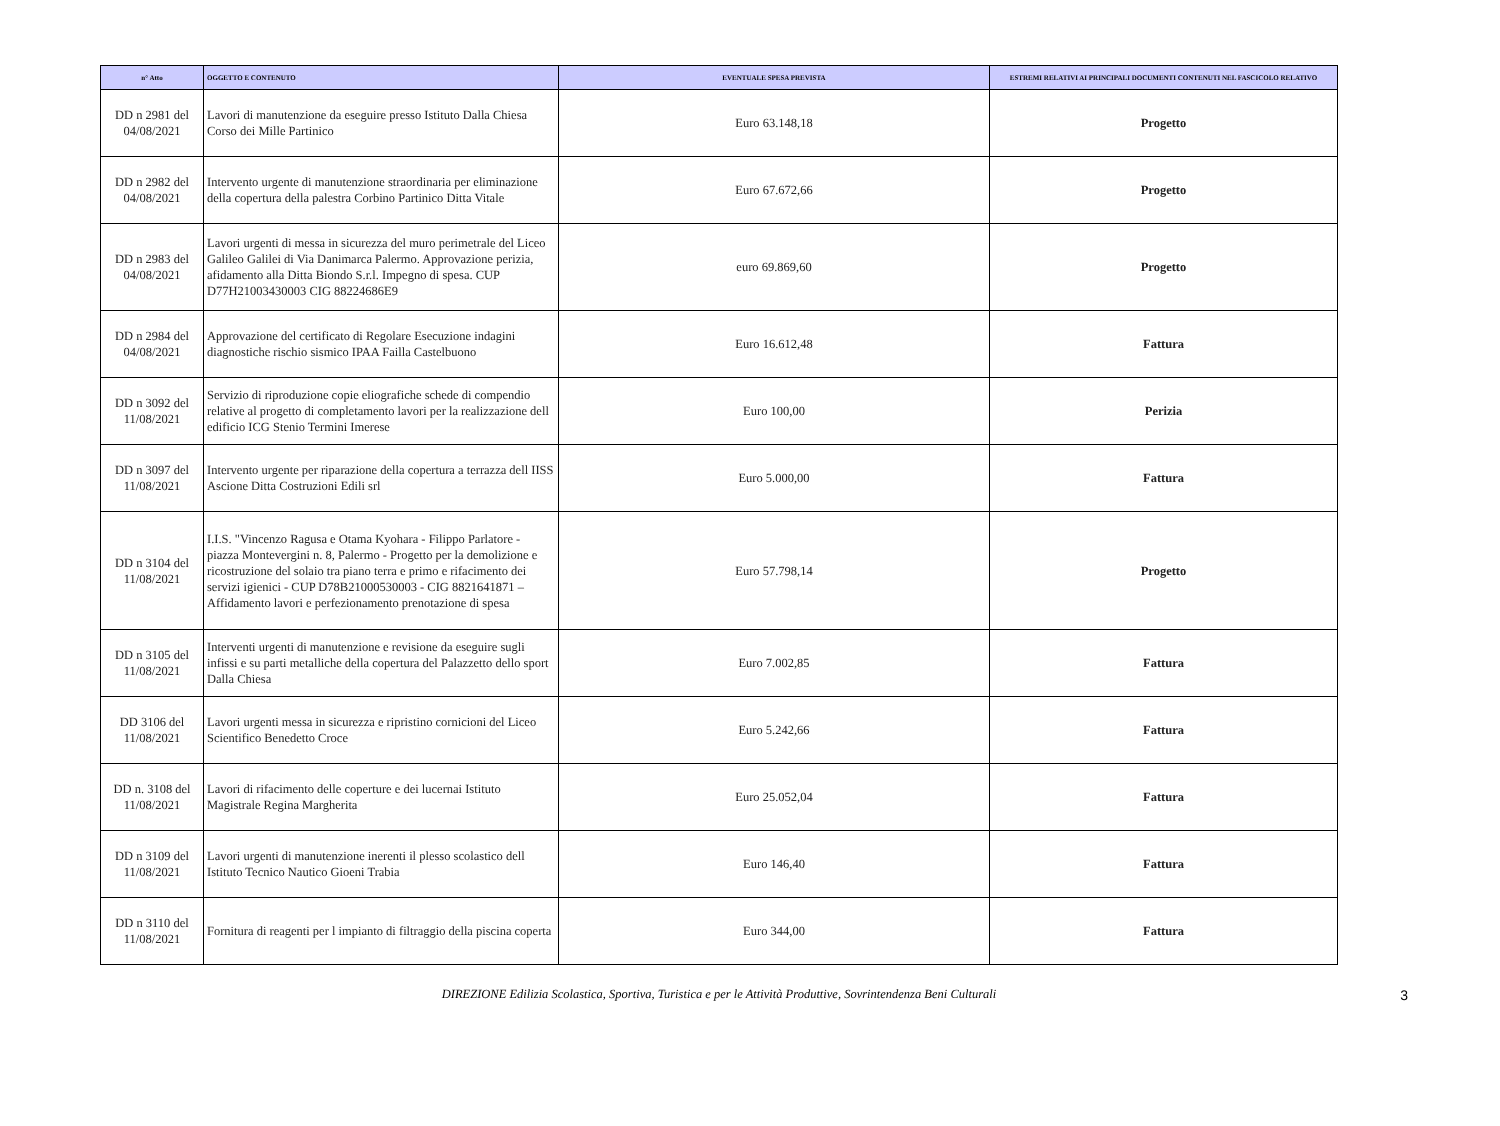| n° Atto | OGGETTO E CONTENUTO | EVENTUALE SPESA PREVISTA | ESTREMI RELATIVI AI PRINCIPALI DOCUMENTI CONTENUTI NEL FASCICOLO RELATIVO |
| --- | --- | --- | --- |
| DD n 2981 del 04/08/2021 | Lavori di manutenzione da eseguire presso Istituto Dalla Chiesa Corso dei Mille Partinico | Euro 63.148,18 | Progetto |
| DD n 2982 del 04/08/2021 | Intervento urgente di manutenzione straordinaria per eliminazione della copertura della palestra Corbino Partinico Ditta Vitale | Euro 67.672,66 | Progetto |
| DD n 2983 del 04/08/2021 | Lavori urgenti di messa in sicurezza del muro perimetrale del Liceo Galileo Galilei di Via Danimarca Palermo. Approvazione perizia, afidamento alla Ditta Biondo S.r.l. Impegno di spesa. CUP D77H21003430003 CIG 88224686E9 | euro 69.869,60 | Progetto |
| DD n 2984 del 04/08/2021 | Approvazione del certificato di Regolare Esecuzione indagini diagnostiche rischio sismico IPAA Failla Castelbuono | Euro 16.612,48 | Fattura |
| DD n 3092 del 11/08/2021 | Servizio di riproduzione copie eliografiche schede di compendio relative al progetto di completamento lavori per la realizzazione dell edificio ICG Stenio Termini Imerese | Euro 100,00 | Perizia |
| DD n 3097 del 11/08/2021 | Intervento urgente per riparazione della copertura a terrazza dell IISS Ascione Ditta Costruzioni Edili srl | Euro 5.000,00 | Fattura |
| DD n 3104 del 11/08/2021 | I.I.S. "Vincenzo Ragusa e Otama Kyohara - Filippo Parlatore - piazza Montevergini n. 8, Palermo - Progetto per la demolizione e ricostruzione del solaio tra piano terra e primo e rifacimento dei servizi igienici - CUP D78B21000530003 - CIG 8821641871 – Affidamento lavori e perfezionamento prenotazione di spesa | Euro 57.798,14 | Progetto |
| DD n 3105 del 11/08/2021 | Interventi urgenti di manutenzione e revisione da eseguire sugli infissi e su parti metalliche della copertura del Palazzetto dello sport Dalla Chiesa | Euro 7.002,85 | Fattura |
| DD 3106 del 11/08/2021 | Lavori urgenti messa in sicurezza e ripristino cornicioni del Liceo Scientifico Benedetto Croce | Euro 5.242,66 | Fattura |
| DD n. 3108 del 11/08/2021 | Lavori di rifacimento delle coperture e dei lucernai Istituto Magistrale Regina Margherita | Euro 25.052,04 | Fattura |
| DD n 3109 del 11/08/2021 | Lavori urgenti di manutenzione inerenti il plesso scolastico dell Istituto Tecnico Nautico Gioeni Trabia | Euro 146,40 | Fattura |
| DD n 3110 del 11/08/2021 | Fornitura di reagenti per l impianto di filtraggio della piscina coperta | Euro 344,00 | Fattura |
DIREZIONE Edilizia Scolastica, Sportiva, Turistica e per le Attività Produttive, Sovrintendenza Beni Culturali 3